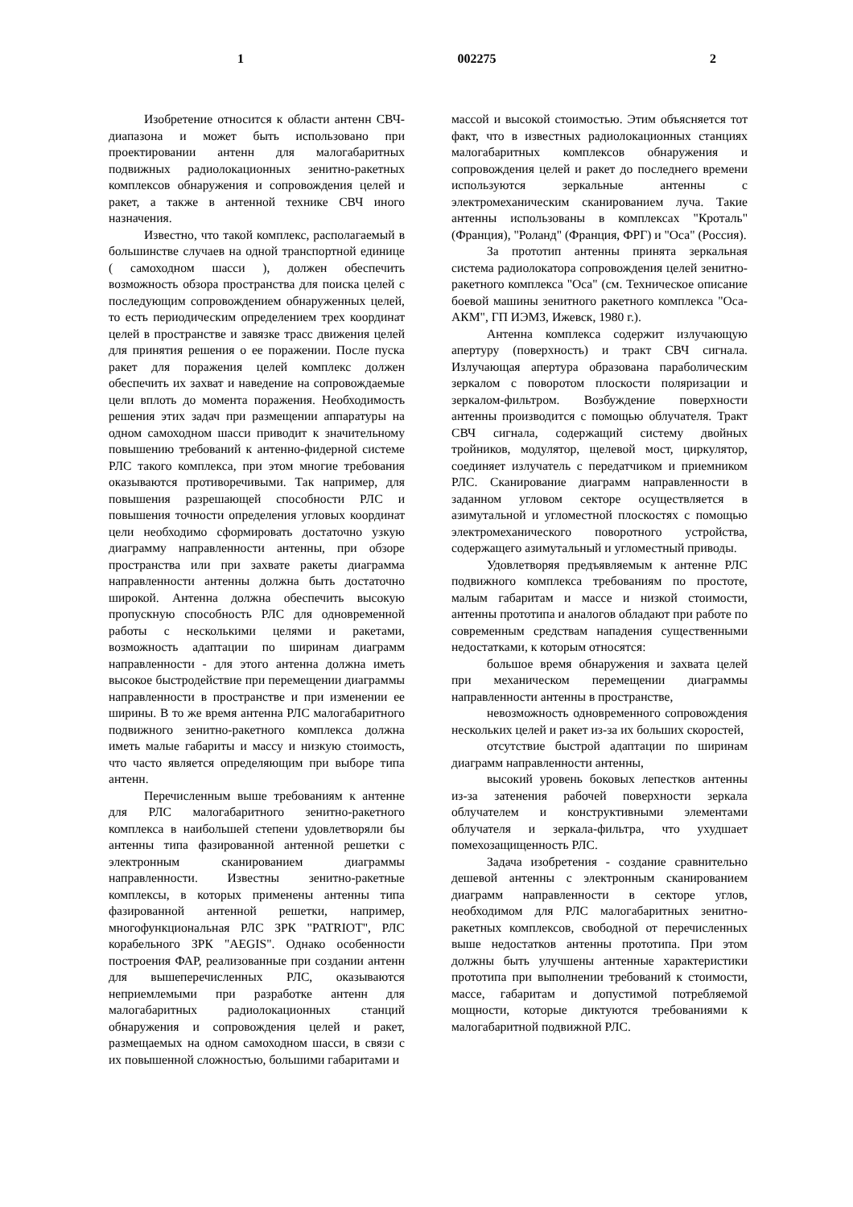1 002275 2
Изобретение относится к области антенн СВЧ-диапазона и может быть использовано при проектировании антенн для малогабаритных подвижных радиолокационных зенитно-ракетных комплексов обнаружения и сопровождения целей и ракет, а также в антенной технике СВЧ иного назначения.
Известно, что такой комплекс, располагаемый в большинстве случаев на одной транспортной единице ( самоходном шасси ), должен обеспечить возможность обзора пространства для поиска целей с последующим сопровождением обнаруженных целей, то есть периодическим определением трех координат целей в пространстве и завязке трасс движения целей для принятия решения о ее поражении. После пуска ракет для поражения целей комплекс должен обеспечить их захват и наведение на сопровождаемые цели вплоть до момента поражения. Необходимость решения этих задач при размещении аппаратуры на одном самоходном шасси приводит к значительному повышению требований к антенно-фидерной системе РЛС такого комплекса, при этом многие требования оказываются противоречивыми. Так например, для повышения разрешающей способности РЛС и повышения точности определения угловых координат цели необходимо сформировать достаточно узкую диаграмму направленности антенны, при обзоре пространства или при захвате ракеты диаграмма направленности антенны должна быть достаточно широкой. Антенна должна обеспечить высокую пропускную способность РЛС для одновременной работы с несколькими целями и ракетами, возможность адаптации по ширинам диаграмм направленности - для этого антенна должна иметь высокое быстродействие при перемещении диаграммы направленности в пространстве и при изменении ее ширины. В то же время антенна РЛС малогабаритного подвижного зенитно-ракетного комплекса должна иметь малые габариты и массу и низкую стоимость, что часто является определяющим при выборе типа антенн.
Перечисленным выше требованиям к антенне для РЛС малогабаритного зенитно-ракетного комплекса в наибольшей степени удовлетворяли бы антенны типа фазированной антенной решетки с электронным сканированием диаграммы направленности. Известны зенитно-ракетные комплексы, в которых применены антенны типа фазированной антенной решетки, например, многофункциональная РЛС ЗРК "PATRIOT", РЛС корабельного ЗРК "AEGIS". Однако особенности построения ФАР, реализованные при создании антенн для вышеперечисленных РЛС, оказываются неприемлемыми при разработке антенн для малогабаритных радиолокационных станций обнаружения и сопровождения целей и ракет, размещаемых на одном самоходном шасси, в связи с их повышенной сложностью, большими габаритами и
массой и высокой стоимостью. Этим объясняется тот факт, что в известных радиолокационных станциях малогабаритных комплексов обнаружения и сопровождения целей и ракет до последнего времени используются зеркальные антенны с электромеханическим сканированием луча. Такие антенны использованы в комплексах "Кроталь" (Франция), "Роланд" (Франция, ФРГ) и "Оса" (Россия).
За прототип антенны принята зеркальная система радиолокатора сопровождения целей зенитно-ракетного комплекса "Оса" (см. Техническое описание боевой машины зенитного ракетного комплекса "Оса-АКМ", ГП ИЭМЗ, Ижевск, 1980 г.).
Антенна комплекса содержит излучающую апертуру (поверхность) и тракт СВЧ сигнала. Излучающая апертура образована параболическим зеркалом с поворотом плоскости поляризации и зеркалом-фильтром. Возбуждение поверхности антенны производится с помощью облучателя. Тракт СВЧ сигнала, содержащий систему двойных тройников, модулятор, щелевой мост, циркулятор, соединяет излучатель с передатчиком и приемником РЛС. Сканирование диаграмм направленности в заданном угловом секторе осуществляется в азимутальной и угломестной плоскостях с помощью электромеханического поворотного устройства, содержащего азимутальный и угломестный приводы.
Удовлетворяя предъявляемым к антенне РЛС подвижного комплекса требованиям по простоте, малым габаритам и массе и низкой стоимости, антенны прототипа и аналогов обладают при работе по современным средствам нападения существенными недостатками, к которым относятся:
большое время обнаружения и захвата целей при механическом перемещении диаграммы направленности антенны в пространстве,
невозможность одновременного сопровождения нескольких целей и ракет из-за их больших скоростей,
отсутствие быстрой адаптации по ширинам диаграмм направленности антенны,
высокий уровень боковых лепестков антенны из-за затенения рабочей поверхности зеркала облучателем и конструктивными элементами облучателя и зеркала-фильтра, что ухудшает помехозащищенность РЛС.
Задача изобретения - создание сравнительно дешевой антенны с электронным сканированием диаграмм направленности в секторе углов, необходимом для РЛС малогабаритных зенитно-ракетных комплексов, свободной от перечисленных выше недостатков антенны прототипа. При этом должны быть улучшены антенные характеристики прототипа при выполнении требований к стоимости, массе, габаритам и допустимой потребляемой мощности, которые диктуются требованиями к малогабаритной подвижной РЛС.